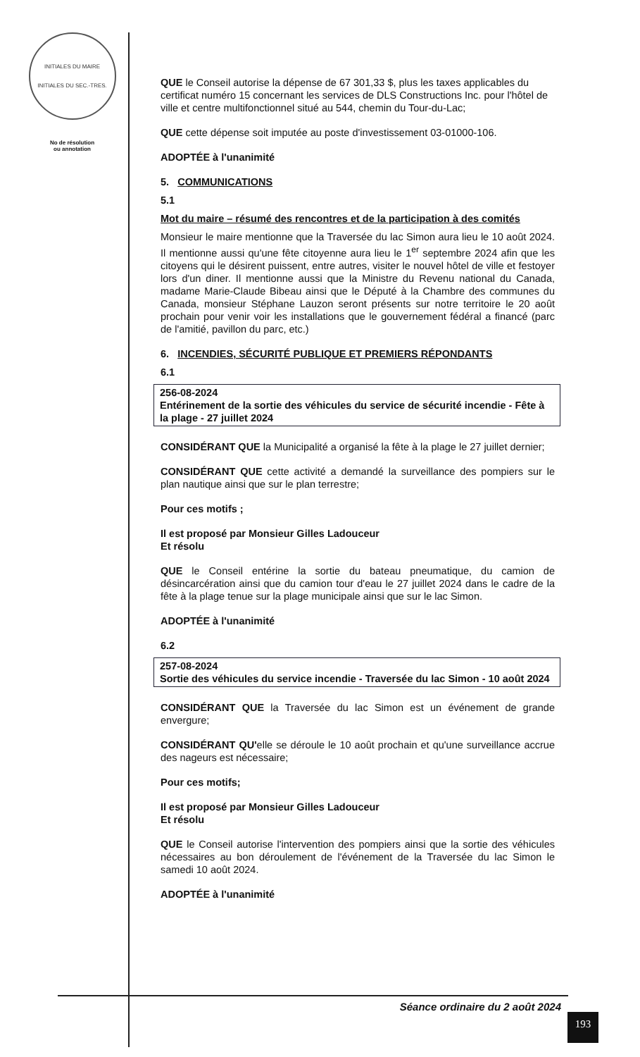INITIALES DU MAIRE
INITIALES DU SEC.-TRES.
No de résolution
ou annotation
QUE le Conseil autorise la dépense de 67 301,33 $, plus les taxes applicables du certificat numéro 15 concernant les services de DLS Constructions Inc. pour l'hôtel de ville et centre multifonctionnel situé au 544, chemin du Tour-du-Lac;
QUE cette dépense soit imputée au poste d'investissement 03-01000-106.
ADOPTÉE à l'unanimité
5. COMMUNICATIONS
5.1
Mot du maire – résumé des rencontres et de la participation à des comités
Monsieur le maire mentionne que la Traversée du lac Simon aura lieu le 10 août 2024. Il mentionne aussi qu'une fête citoyenne aura lieu le 1<sup>er</sup> septembre 2024 afin que les citoyens qui le désirent puissent, entre autres, visiter le nouvel hôtel de ville et festoyer lors d'un diner. Il mentionne aussi que la Ministre du Revenu national du Canada, madame Marie-Claude Bibeau ainsi que le Député à la Chambre des communes du Canada, monsieur Stéphane Lauzon seront présents sur notre territoire le 20 août prochain pour venir voir les installations que le gouvernement fédéral a financé (parc de l'amitié, pavillon du parc, etc.)
6. INCENDIES, SÉCURITÉ PUBLIQUE ET PREMIERS RÉPONDANTS
6.1
256-08-2024
Entérinement de la sortie des véhicules du service de sécurité incendie - Fête à la plage - 27 juillet 2024
CONSIDÉRANT QUE la Municipalité a organisé la fête à la plage le 27 juillet dernier;
CONSIDÉRANT QUE cette activité a demandé la surveillance des pompiers sur le plan nautique ainsi que sur le plan terrestre;
Pour ces motifs ;
Il est proposé par Monsieur Gilles Ladouceur
Et résolu
QUE le Conseil entérine la sortie du bateau pneumatique, du camion de désincarcération ainsi que du camion tour d'eau le 27 juillet 2024 dans le cadre de la fête à la plage tenue sur la plage municipale ainsi que sur le lac Simon.
ADOPTÉE à l'unanimité
6.2
257-08-2024
Sortie des véhicules du service incendie - Traversée du lac Simon - 10 août 2024
CONSIDÉRANT QUE la Traversée du lac Simon est un événement de grande envergure;
CONSIDÉRANT QU'elle se déroule le 10 août prochain et qu'une surveillance accrue des nageurs est nécessaire;
Pour ces motifs;
Il est proposé par Monsieur Gilles Ladouceur
Et résolu
QUE le Conseil autorise l'intervention des pompiers ainsi que la sortie des véhicules nécessaires au bon déroulement de l'événement de la Traversée du lac Simon le samedi 10 août 2024.
ADOPTÉE à l'unanimité
Séance ordinaire du 2 août 2024
193